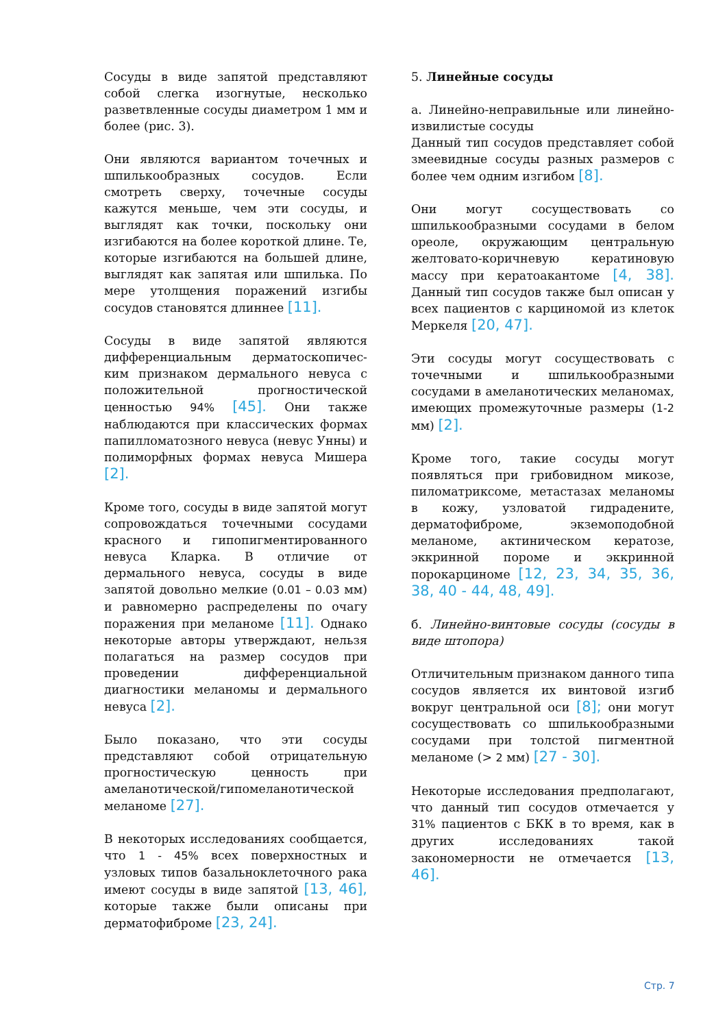Сосуды в виде запятой представляют собой слегка изогнутые, несколько разветвленные сосуды диаметром 1 мм и более (рис. 3).
Они являются вариантом точечных и шпилькообразных сосудов. Если смотреть сверху, точечные сосуды кажутся меньше, чем эти сосуды, и выглядят как точки, поскольку они изгибаются на более короткой длине. Те, которые изгибаются на большей длине, выглядят как запятая или шпилька. По мере утолщения поражений изгибы сосудов становятся длиннее [11].
Сосуды в виде запятой являются дифференциальным дерматоскопичес-ким признаком дермального невуса с положительной прогностической ценностью 94% [45]. Они также наблюдаются при классических формах папилломатозного невуса (невус Унны) и полиморфных формах невуса Мишера [2].
Кроме того, сосуды в виде запятой могут сопровождаться точечными сосудами красного и гипопигментированного невуса Кларка. В отличие от дермального невуса, сосуды в виде запятой довольно мелкие (0.01 – 0.03 мм) и равномерно распределены по очагу поражения при меланоме [11]. Однако некоторые авторы утверждают, нельзя полагаться на размер сосудов при проведении дифференциальной диагностики меланомы и дермального невуса [2].
Было показано, что эти сосуды представляют собой отрицательную прогностическую ценность при амеланотической/гипомеланотической меланоме [27].
В некоторых исследованиях сообщается, что 1 - 45% всех поверхностных и узловых типов базальноклеточного рака имеют сосуды в виде запятой [13, 46], которые также были описаны при дерматофиброме [23, 24].
5. Линейные сосуды
а. Линейно-неправильные или линейно-извилистые сосуды
Данный тип сосудов представляет собой змеевидные сосуды разных размеров с более чем одним изгибом [8].
Они могут сосуществовать со шпилькообразными сосудами в белом ореоле, окружающим центральную желтовато-коричневую кератиновую массу при кератоакантоме [4, 38]. Данный тип сосудов также был описан у всех пациентов с карциномой из клеток Меркеля [20, 47].
Эти сосуды могут сосуществовать с точечными и шпилькообразными сосудами в амеланотических меланомах, имеющих промежуточные размеры (1-2 мм) [2].
Кроме того, такие сосуды могут появляться при грибовидном микозе, пиломатриксоме, метастазах меланомы в кожу, узловатой гидрадените, дерматофиброме, экземоподобной меланоме, актиническом кератозе, эккринной пороме и эккринной порокарциноме [12, 23, 34, 35, 36, 38, 40 - 44, 48, 49].
б. Линейно-винтовые сосуды (сосуды в виде штопора)
Отличительным признаком данного типа сосудов является их винтовой изгиб вокруг центральной оси [8]; они могут сосуществовать со шпилькообразными сосудами при толстой пигментной меланоме (> 2 мм) [27 - 30].
Некоторые исследования предполагают, что данный тип сосудов отмечается у 31% пациентов с БКК в то время, как в других исследованиях такой закономерности не отмечается [13, 46].
Стр. 7